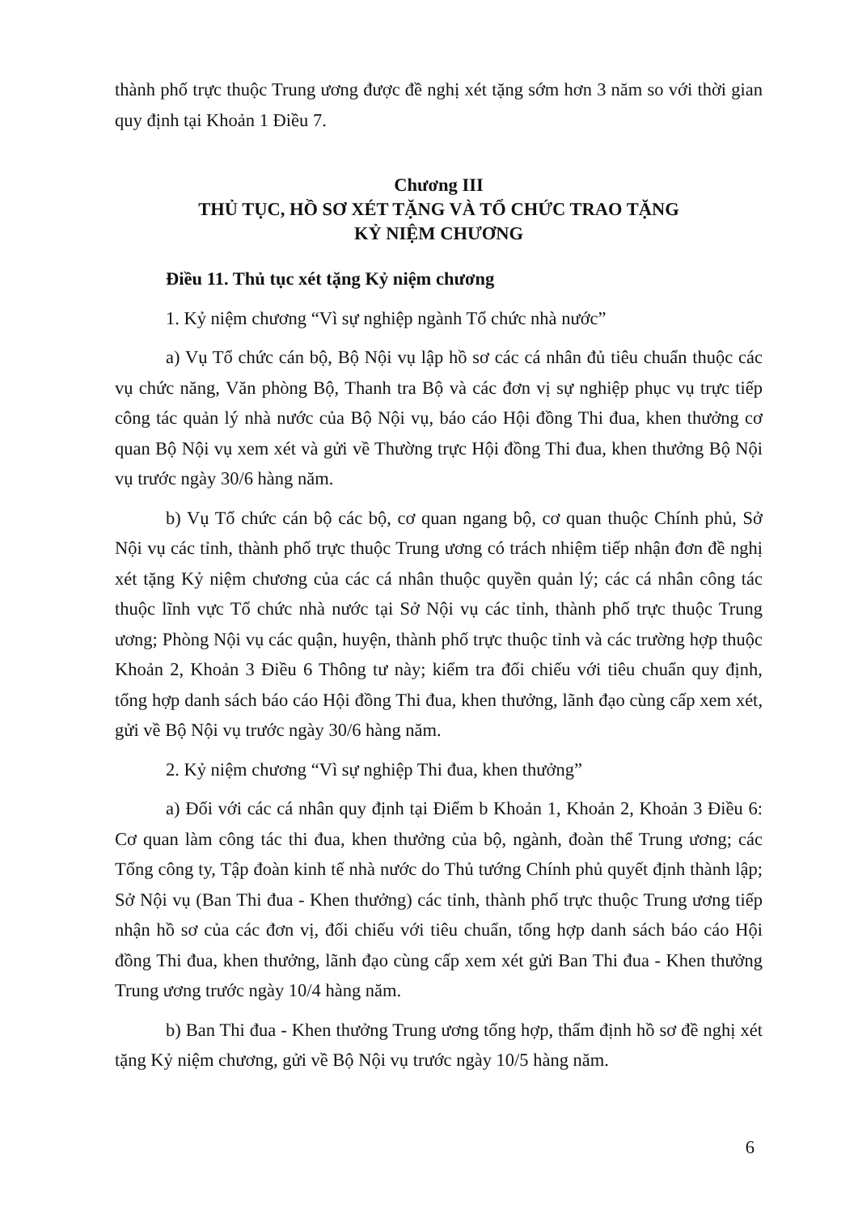thành phố trực thuộc Trung ương được đề nghị xét tặng sớm hơn 3 năm so với thời gian quy định tại Khoản 1 Điều 7.
Chương III
THỦ TỤC, HỒ SƠ XÉT TẶNG VÀ TỔ CHỨC TRAO TẶNG
KỶ NIỆM CHƯƠNG
Điều 11. Thủ tục xét tặng Kỷ niệm chương
1. Kỷ niệm chương “Vì sự nghiệp ngành Tổ chức nhà nước”
a) Vụ Tổ chức cán bộ, Bộ Nội vụ lập hồ sơ các cá nhân đủ tiêu chuẩn thuộc các vụ chức năng, Văn phòng Bộ, Thanh tra Bộ và các đơn vị sự nghiệp phục vụ trực tiếp công tác quản lý nhà nước của Bộ Nội vụ, báo cáo Hội đồng Thi đua, khen thưởng cơ quan Bộ Nội vụ xem xét và gửi về Thường trực Hội đồng Thi đua, khen thưởng Bộ Nội vụ trước ngày 30/6 hàng năm.
b) Vụ Tổ chức cán bộ các bộ, cơ quan ngang bộ, cơ quan thuộc Chính phủ, Sở Nội vụ các tỉnh, thành phố trực thuộc Trung ương có trách nhiệm tiếp nhận đơn đề nghị xét tặng Kỷ niệm chương của các cá nhân thuộc quyền quản lý; các cá nhân công tác thuộc lĩnh vực Tổ chức nhà nước tại Sở Nội vụ các tỉnh, thành phố trực thuộc Trung ương; Phòng Nội vụ các quận, huyện, thành phố trực thuộc tỉnh và các trường hợp thuộc Khoản 2, Khoản 3 Điều 6 Thông tư này; kiểm tra đối chiếu với tiêu chuẩn quy định, tổng hợp danh sách báo cáo Hội đồng Thi đua, khen thưởng, lãnh đạo cùng cấp xem xét, gửi về Bộ Nội vụ trước ngày 30/6 hàng năm.
2. Kỷ niệm chương “Vì sự nghiệp Thi đua, khen thưởng”
a) Đối với các cá nhân quy định tại Điểm b Khoản 1, Khoản 2, Khoản 3 Điều 6: Cơ quan làm công tác thi đua, khen thưởng của bộ, ngành, đoàn thể Trung ương; các Tổng công ty, Tập đoàn kinh tế nhà nước do Thủ tướng Chính phủ quyết định thành lập; Sở Nội vụ (Ban Thi đua - Khen thưởng) các tỉnh, thành phố trực thuộc Trung ương tiếp nhận hồ sơ của các đơn vị, đối chiếu với tiêu chuẩn, tổng hợp danh sách báo cáo Hội đồng Thi đua, khen thưởng, lãnh đạo cùng cấp xem xét gửi Ban Thi đua - Khen thưởng Trung ương trước ngày 10/4 hàng năm.
b) Ban Thi đua - Khen thưởng Trung ương tổng hợp, thẩm định hồ sơ đề nghị xét tặng Kỷ niệm chương, gửi về Bộ Nội vụ trước ngày 10/5 hàng năm.
6